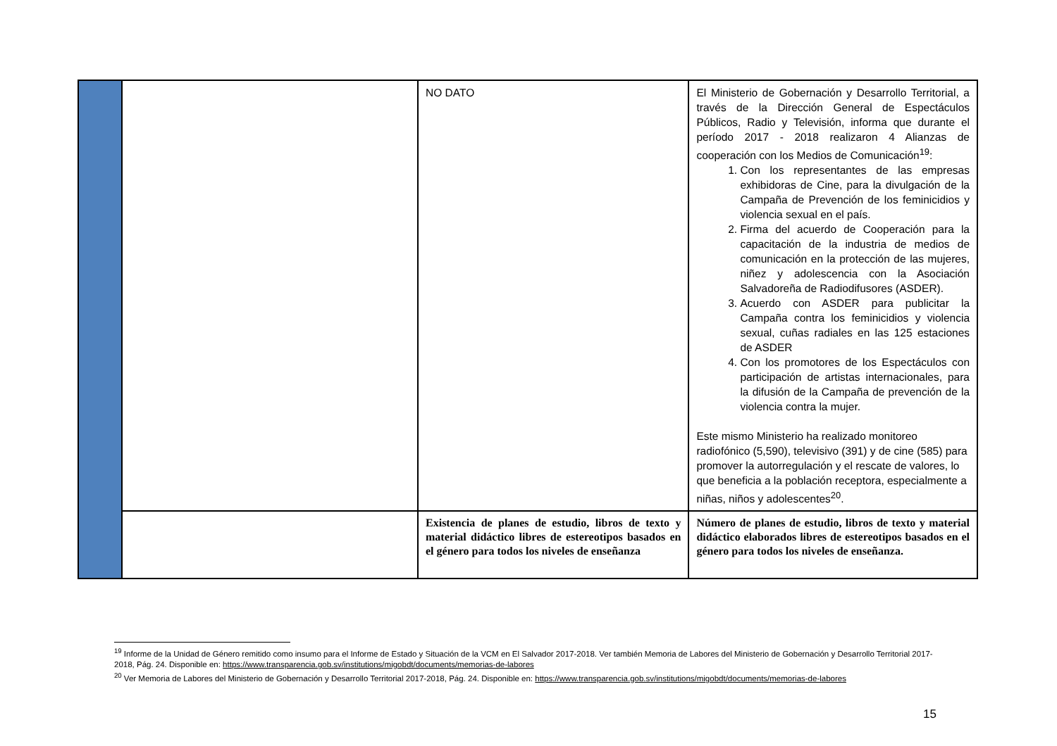| | | NO DATO | El Ministerio de Gobernación y Desarrollo Territorial, a través de la Dirección General de Espectáculos Públicos, Radio y Televisión, informa que durante el período 2017 - 2018 realizaron 4 Alianzas de cooperación con los Medios de Comunicación<sup>19</sup>: 1. Con los representantes de las empresas exhibidoras de Cine, para la divulgación de la Campaña de Prevención de los feminicidios y violencia sexual en el país. 2. Firma del acuerdo de Cooperación para la capacitación de la industria de medios de comunicación en la protección de las mujeres, niñez y adolescencia con la Asociación Salvadoreña de Radiodifusores (ASDER). 3. Acuerdo con ASDER para publicitar la Campaña contra los feminicidios y violencia sexual, cuñas radiales en las 125 estaciones de ASDER 4. Con los promotores de los Espectáculos con participación de artistas internacionales, para la difusión de la Campaña de prevención de la violencia contra la mujer. Este mismo Ministerio ha realizado monitoreo radiofónico (5,590), televisivo (391) y de cine (585) para promover la autorregulación y el rescate de valores, lo que beneficia a la población receptora, especialmente a niñas, niños y adolescentes<sup>20</sup>. |
| | | Existencia de planes de estudio, libros de texto y material didáctico libres de estereotipos basados en el género para todos los niveles de enseñanza | Número de planes de estudio, libros de texto y material didáctico elaborados libres de estereotipos basados en el género para todos los niveles de enseñanza. |
<sup>19</sup> Informe de la Unidad de Género remitido como insumo para el Informe de Estado y Situación de la VCM en El Salvador 2017-2018. Ver también Memoria de Labores del Ministerio de Gobernación y Desarrollo Territorial 2017-2018, Pág. 24. Disponible en: https://www.transparencia.gob.sv/institutions/migobdt/documents/memorias-de-labores
<sup>20</sup> Ver Memoria de Labores del Ministerio de Gobernación y Desarrollo Territorial 2017-2018, Pág. 24. Disponible en: https://www.transparencia.gob.sv/institutions/migobdt/documents/memorias-de-labores
15